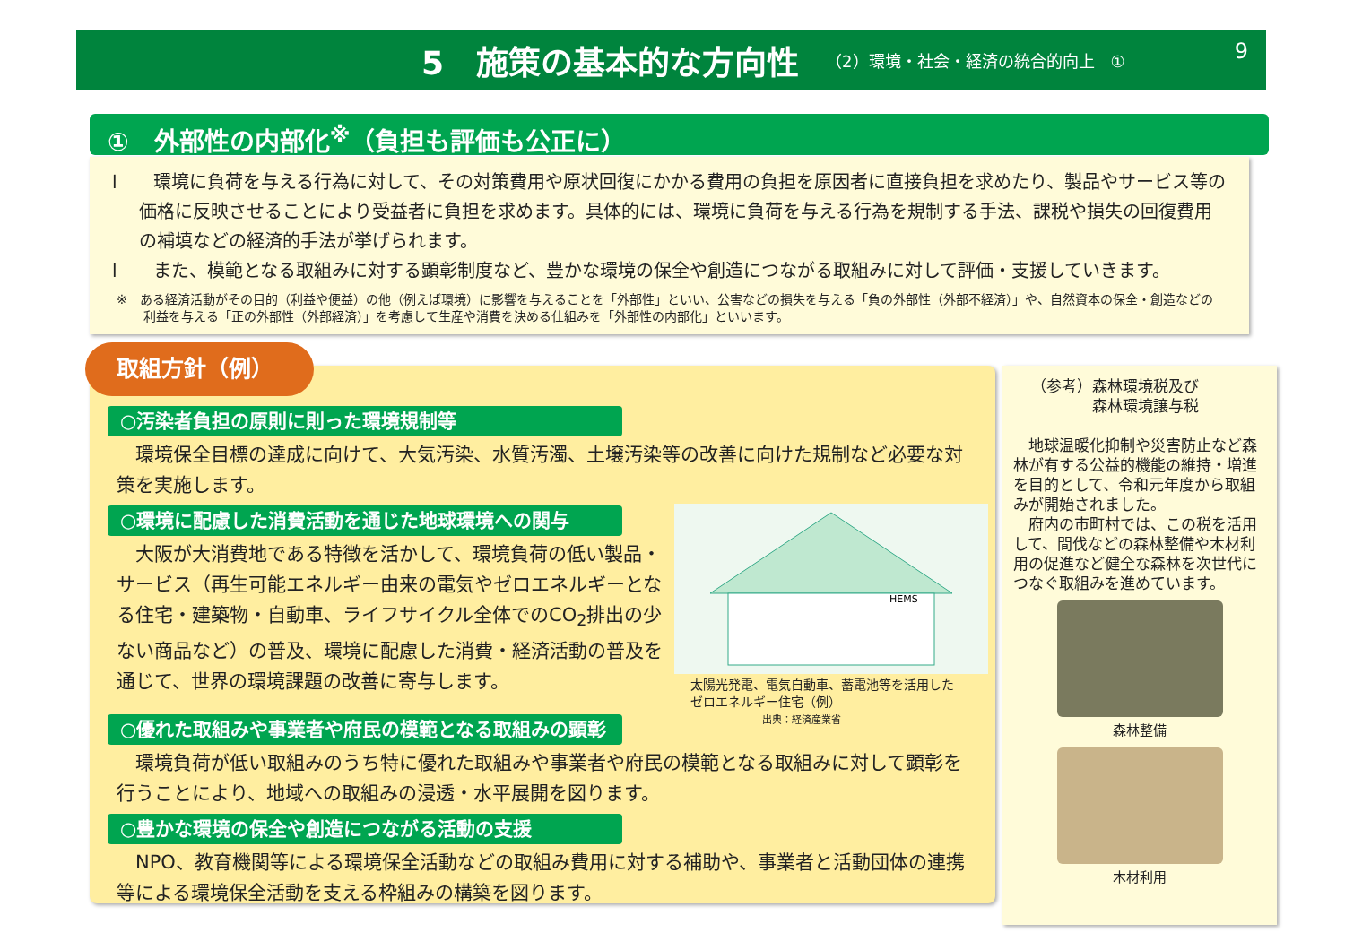5　施策の基本的な方向性
（2）環境・社会・経済の統合的向上　①
9
①　外部性の内部化<sup>※</sup>（負担も評価も公正に）
l　　環境に負荷を与える行為に対して、その対策費用や原状回復にかかる費用の負担を原因者に直接負担を求めたり、製品やサービス等の価格に反映させることにより受益者に負担を求めます。具体的には、環境に負荷を与える行為を規制する手法、課税や損失の回復費用の補填などの経済的手法が挙げられます。
l　　また、模範となる取組みに対する顕彰制度など、豊かな環境の保全や創造につながる取組みに対して評価・支援していきます。
※　ある経済活動がその目的（利益や便益）の他（例えば環境）に影響を与えることを「外部性」といい、公害などの損失を与える「負の外部性（外部不経済）」や、自然資本の保全・創造などの利益を与える「正の外部性（外部経済）」を考慮して生産や消費を決める仕組みを「外部性の内部化」といいます。
○汚染者負担の原則に則った環境規制等
　環境保全目標の達成に向けて、大気汚染、水質汚濁、土壌汚染等の改善に向けた規制など必要な対策を実施します。
○環境に配慮した消費活動を通じた地球環境への関与
　大阪が大消費地である特徴を活かして、環境負荷の低い製品・サービス（再生可能エネルギー由来の電気やゼロエネルギーとなる住宅・建築物・自動車、ライフサイクル全体でのCO<sub>2</sub>排出の少ない商品など）の普及、環境に配慮した消費・経済活動の普及を通じて、世界の環境課題の改善に寄与します。
○優れた取組みや事業者や府民の模範となる取組みの顕彰
　環境負荷が低い取組みのうち特に優れた取組みや事業者や府民の模範となる取組みに対して顕彰を行うことにより、地域への取組みの浸透・水平展開を図ります。
○豊かな環境の保全や創造につながる活動の支援
　NPO、教育機関等による環境保全活動などの取組み費用に対する補助や、事業者と活動団体の連携等による環境保全活動を支える枠組みの構築を図ります。
取組方針（例）
HEMS
太陽光発電、電気自動車、蓄電池等を活用した
ゼロエネルギー住宅（例）
出典：経済産業省
（参考）森林環境税及び
　　　　森林環境譲与税
　地球温暖化抑制や災害防止など森林が有する公益的機能の維持・増進を目的として、令和元年度から取組みが開始されました。
　府内の市町村では、この税を活用して、間伐などの森林整備や木材利用の促進など健全な森林を次世代につなぐ取組みを進めています。
森林整備
木材利用